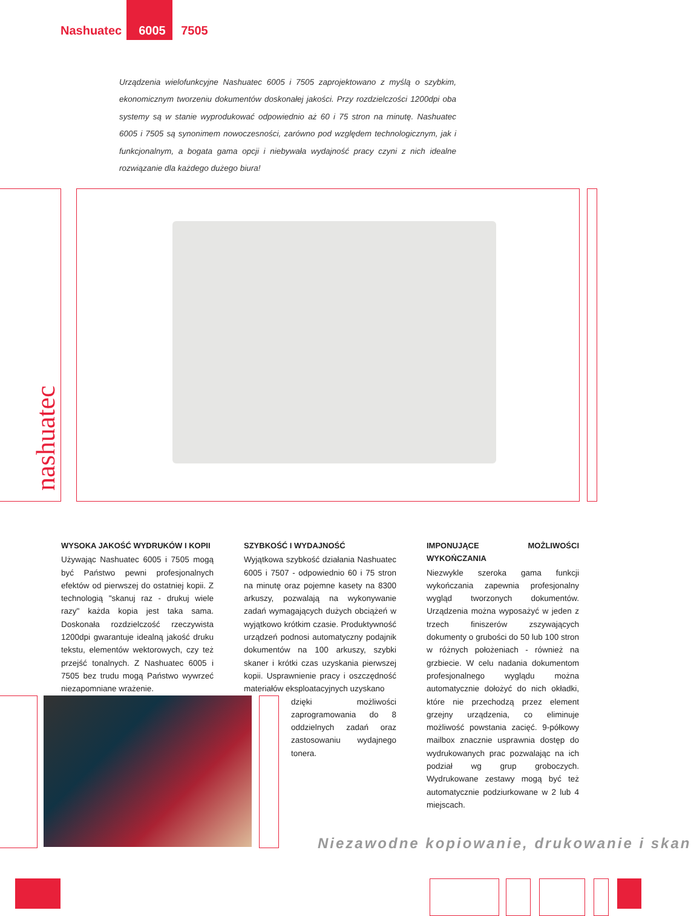Nashuatec 6005 7505
Urządzenia wielofunkcyjne Nashuatec 6005 i 7505 zaprojektowano z myślą o szybkim, ekonomicznym tworzeniu dokumentów doskonałej jakości. Przy rozdzielczości 1200dpi oba systemy są w stanie wyprodukować odpowiednio aż 60 i 75 stron na minutę. Nashuatec 6005 i 7505 są synonimem nowoczesności, zarówno pod względem technologicznym, jak i funkcjonalnym, a bogata gama opcji i niebywała wydajność pracy czyni z nich idealne rozwiązanie dla każdego dużego biura!
nashuatec
WYSOKA JAKOŚĆ WYDRUKÓW I KOPII
Używając Nashuatec 6005 i 7505 mogą być Państwo pewni profesjonalnych efektów od pierwszej do ostatniej kopii. Z technologią "skanuj raz - drukuj wiele razy" każda kopia jest taka sama. Doskonała rozdzielczość rzeczywista 1200dpi gwarantuje idealną jakość druku tekstu, elementów wektorowych, czy też przejść tonalnych. Z Nashuatec 6005 i 7505 bez trudu mogą Państwo wywrzeć niezapomniane wrażenie.
SZYBKOŚĆ I WYDAJNOŚĆ
Wyjątkowa szybkość działania Nashuatec 6005 i 7507 - odpowiednio 60 i 75 stron na minutę oraz pojemne kasety na 8300 arkuszy, pozwalają na wykonywanie zadań wymagających dużych obciążeń w wyjątkowo krótkim czasie. Produktywność urządzeń podnosi automatyczny podajnik dokumentów na 100 arkuszy, szybki skaner i krótki czas uzyskania pierwszej kopii. Usprawnienie pracy i oszczędność materiałów eksploatacyjnych uzyskano
dzięki możliwości zaprogramowania do 8 oddzielnych zadań oraz zastosowaniu wydajnego tonera.
IMPONUJĄCE MOŻLIWOŚCI WYKOŃCZANIA
Niezwykle szeroka gama funkcji wykończania zapewnia profesjonalny wygląd tworzonych dokumentów. Urządzenia można wyposażyć w jeden z trzech finiszerów zszywających dokumenty o grubości do 50 lub 100 stron w różnych położeniach - również na grzbiecie. W celu nadania dokumentom profesjonalnego wyglądu można automatycznie dołożyć do nich okładki, które nie przechodzą przez element grzejny urządzenia, co eliminuje możliwość powstania zacięć. 9-półkowy mailbox znacznie usprawnia dostęp do wydrukowanych prac pozwalając na ich podział wg grup groboczych. Wydrukowane zestawy mogą być też automatycznie podziurkowane w 2 lub 4 miejscach.
Niezawodne kopiowanie, drukowanie i skan